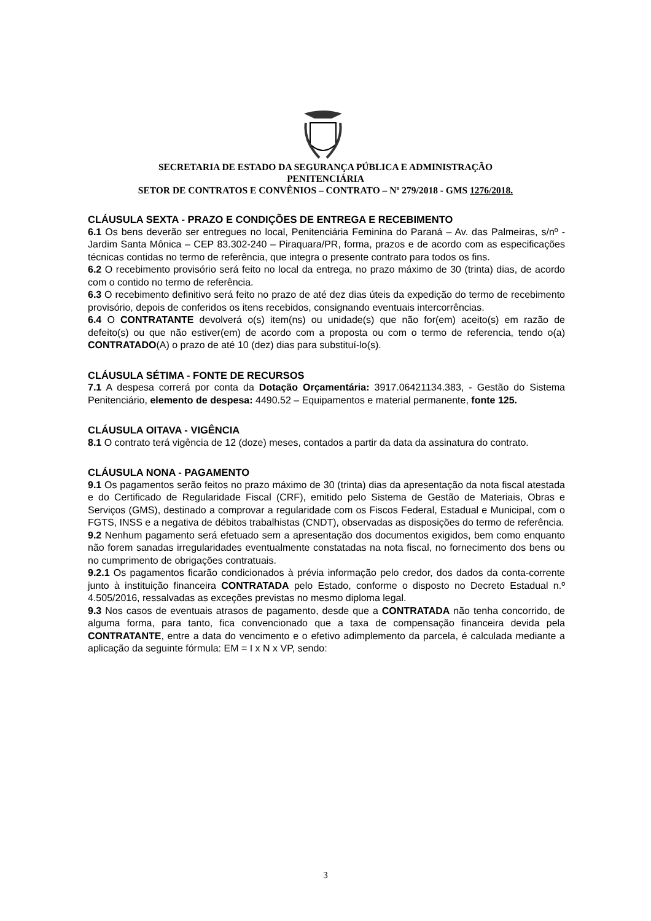SECRETARIA DE ESTADO DA SEGURANÇA PÚBLICA E ADMINISTRAÇÃO
PENITENCIÁRIA
SETOR DE CONTRATOS E CONVÊNIOS – CONTRATO – Nº 279/2018 - GMS 1276/2018.
CLÁUSULA SEXTA - PRAZO E CONDIÇÕES DE ENTREGA E RECEBIMENTO
6.1 Os bens deverão ser entregues no local, Penitenciária Feminina do Paraná – Av. das Palmeiras, s/nº - Jardim Santa Mônica – CEP 83.302-240 – Piraquara/PR, forma, prazos e de acordo com as especificações técnicas contidas no termo de referência, que integra o presente contrato para todos os fins.
6.2 O recebimento provisório será feito no local da entrega, no prazo máximo de 30 (trinta) dias, de acordo com o contido no termo de referência.
6.3 O recebimento definitivo será feito no prazo de até dez dias úteis da expedição do termo de recebimento provisório, depois de conferidos os itens recebidos, consignando eventuais intercorrências.
6.4 O CONTRATANTE devolverá o(s) item(ns) ou unidade(s) que não for(em) aceito(s) em razão de defeito(s) ou que não estiver(em) de acordo com a proposta ou com o termo de referencia, tendo o(a) CONTRATADO(A) o prazo de até 10 (dez) dias para substituí-lo(s).
CLÁUSULA SÉTIMA - FONTE DE RECURSOS
7.1 A despesa correrá por conta da Dotação Orçamentária: 3917.06421134.383, - Gestão do Sistema Penitenciário, elemento de despesa: 4490.52 – Equipamentos e material permanente, fonte 125.
CLÁUSULA OITAVA - VIGÊNCIA
8.1 O contrato terá vigência de 12 (doze) meses, contados a partir da data da assinatura do contrato.
CLÁUSULA NONA - PAGAMENTO
9.1 Os pagamentos serão feitos no prazo máximo de 30 (trinta) dias da apresentação da nota fiscal atestada e do Certificado de Regularidade Fiscal (CRF), emitido pelo Sistema de Gestão de Materiais, Obras e Serviços (GMS), destinado a comprovar a regularidade com os Fiscos Federal, Estadual e Municipal, com o FGTS, INSS e a negativa de débitos trabalhistas (CNDT), observadas as disposições do termo de referência.
9.2 Nenhum pagamento será efetuado sem a apresentação dos documentos exigidos, bem como enquanto não forem sanadas irregularidades eventualmente constatadas na nota fiscal, no fornecimento dos bens ou no cumprimento de obrigações contratuais.
9.2.1 Os pagamentos ficarão condicionados à prévia informação pelo credor, dos dados da conta-corrente junto à instituição financeira CONTRATADA pelo Estado, conforme o disposto no Decreto Estadual n.º 4.505/2016, ressalvadas as exceções previstas no mesmo diploma legal.
9.3 Nos casos de eventuais atrasos de pagamento, desde que a CONTRATADA não tenha concorrido, de alguma forma, para tanto, fica convencionado que a taxa de compensação financeira devida pela CONTRATANTE, entre a data do vencimento e o efetivo adimplemento da parcela, é calculada mediante a aplicação da seguinte fórmula: EM = I x N x VP, sendo:
3